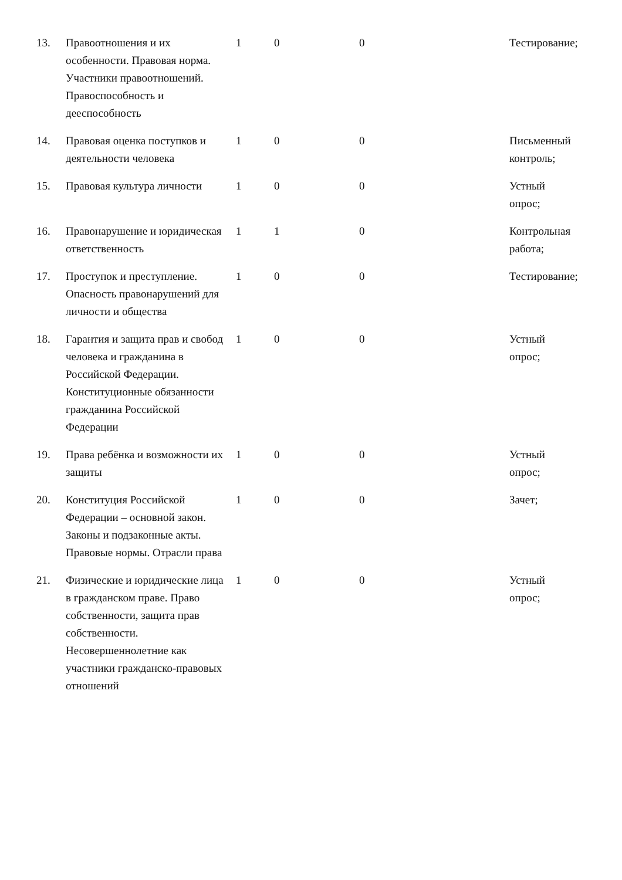| 13. | Правоотношения и их особенности. Правовая норма. Участники правоотношений. Правоспособность и дееспособность | 1 | 0 | 0 | Тестирование; |
| 14. | Правовая оценка поступков и деятельности человека | 1 | 0 | 0 | Письменный контроль; |
| 15. | Правовая культура личности | 1 | 0 | 0 | Устный опрос; |
| 16. | Правонарушение и юридическая ответственность | 1 | 1 | 0 | Контрольная работа; |
| 17. | Проступок и преступление. Опасность правонарушений для личности и общества | 1 | 0 | 0 | Тестирование; |
| 18. | Гарантия и защита прав и свобод человека и гражданина в Российской Федерации. Конституционные обязанности гражданина Российской Федерации | 1 | 0 | 0 | Устный опрос; |
| 19. | Права ребёнка и возможности их защиты | 1 | 0 | 0 | Устный опрос; |
| 20. | Конституция Российской Федерации – основной закон. Законы и подзаконные акты. Правовые нормы. Отрасли права | 1 | 0 | 0 | Зачет; |
| 21. | Физические и юридические лица в гражданском праве. Право собственности, защита прав собственности. Несовершеннолетние как участники гражданско-правовых отношений | 1 | 0 | 0 | Устный опрос; |